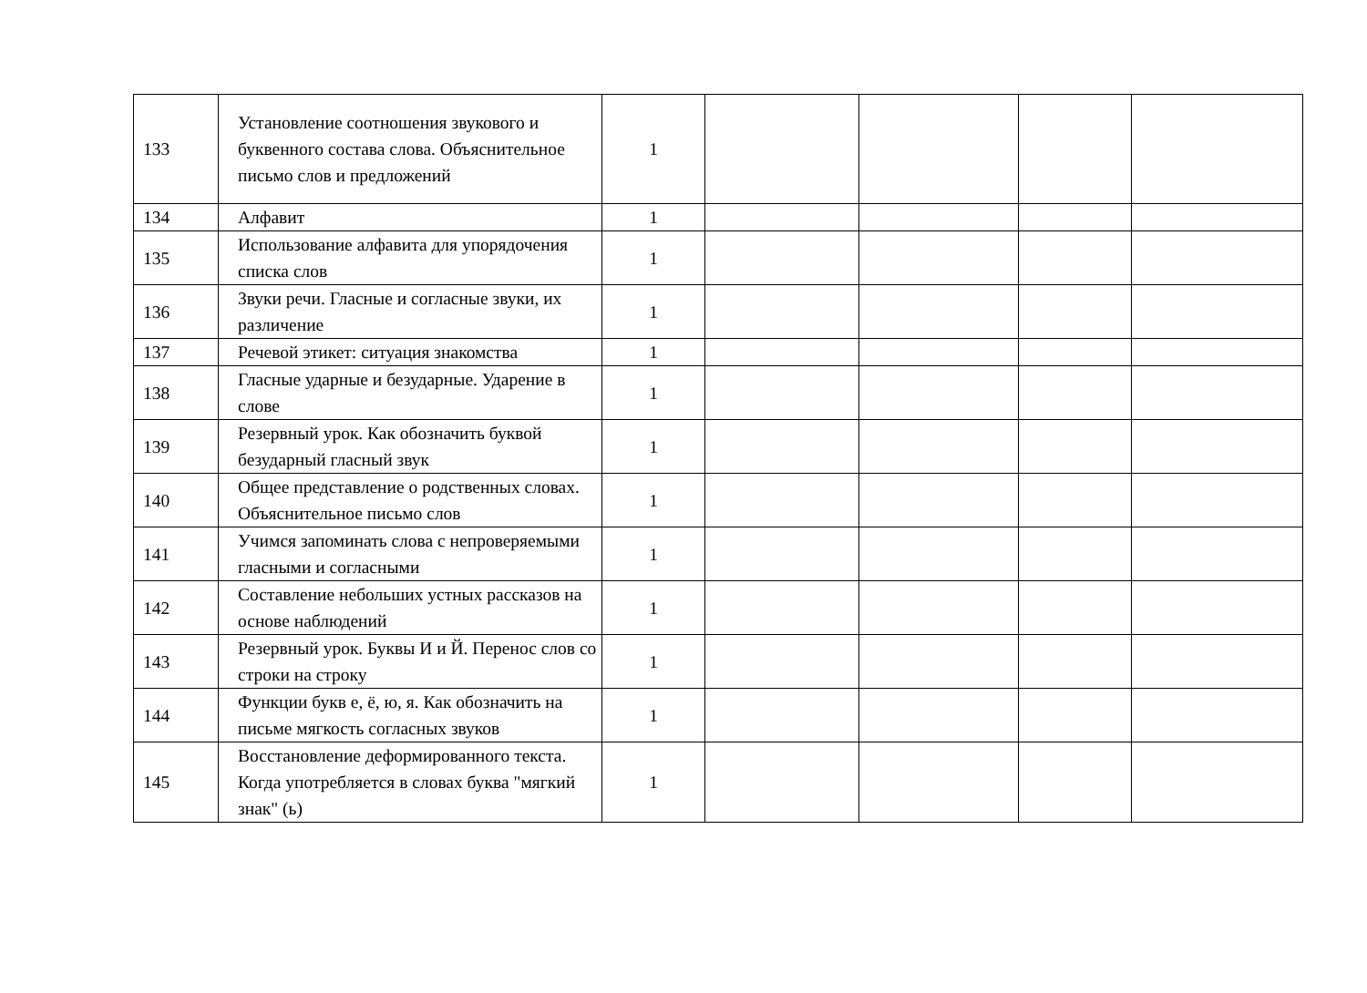| 133 | Установление соотношения звукового и буквенного состава слова. Объяснительное письмо слов и предложений | 1 | | | | |
| 134 | Алфавит | 1 | | | | |
| 135 | Использование алфавита для упорядочения списка слов | 1 | | | | |
| 136 | Звуки речи. Гласные и согласные звуки, их различение | 1 | | | | |
| 137 | Речевой этикет: ситуация знакомства | 1 | | | | |
| 138 | Гласные ударные и безударные. Ударение в слове | 1 | | | | |
| 139 | Резервный урок. Как обозначить буквой безударный гласный звук | 1 | | | | |
| 140 | Общее представление о родственных словах. Объяснительное письмо слов | 1 | | | | |
| 141 | Учимся запоминать слова с непроверяемыми гласными и согласными | 1 | | | | |
| 142 | Составление небольших устных рассказов на основе наблюдений | 1 | | | | |
| 143 | Резервный урок. Буквы И и Й. Перенос слов со строки на строку | 1 | | | | |
| 144 | Функции букв е, ё, ю, я. Как обозначить на письме мягкость согласных звуков | 1 | | | | |
| 145 | Восстановление деформированного текста. Когда употребляется в словах буква "мягкий знак" (ь) | 1 | | | | |